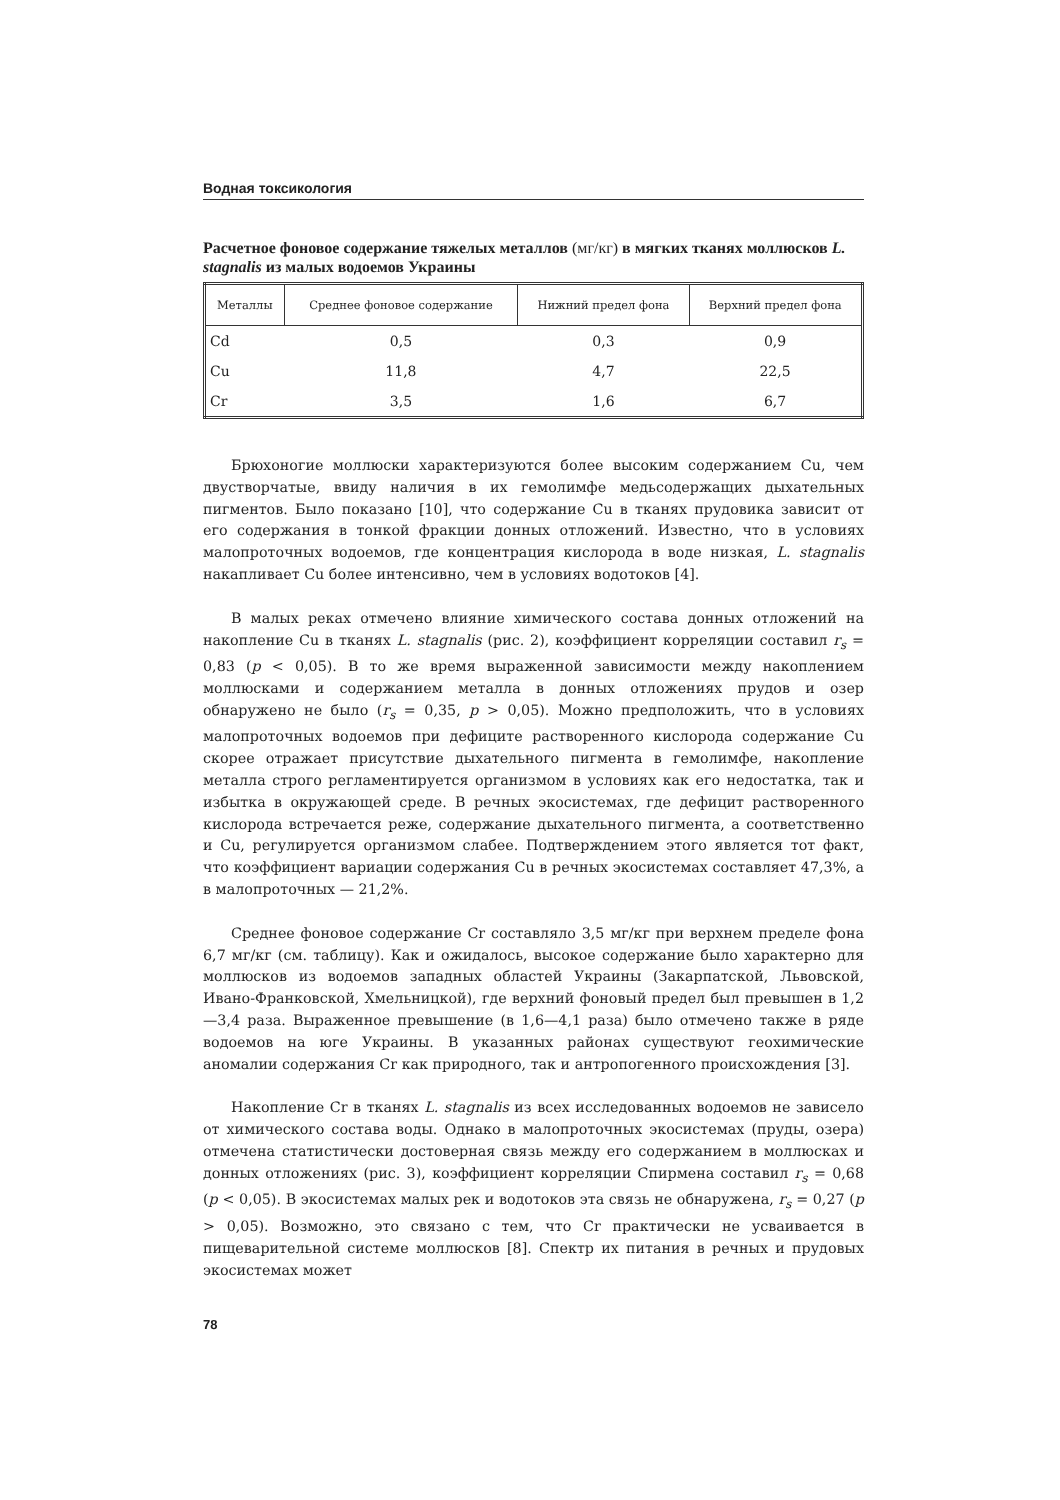Водная токсикология
Расчетное фоновое содержание тяжелых металлов (мг/кг) в мягких тканях моллюсков L. stagnalis из малых водоемов Украины
| Металлы | Среднее фоновое содержание | Нижний предел фона | Верхний предел фона |
| --- | --- | --- | --- |
| Cd | 0,5 | 0,3 | 0,9 |
| Cu | 11,8 | 4,7 | 22,5 |
| Cr | 3,5 | 1,6 | 6,7 |
Брюхоногие моллюски характеризуются более высоким содержанием Cu, чем двустворчатые, ввиду наличия в их гемолимфе медьсодержащих дыхательных пигментов. Было показано [10], что содержание Cu в тканях прудовика зависит от его содержания в тонкой фракции донных отложений. Известно, что в условиях малопроточных водоемов, где концентрация кислорода в воде низкая, L. stagnalis накапливает Cu более интенсивно, чем в условиях водотоков [4].
В малых реках отмечено влияние химического состава донных отложений на накопление Cu в тканях L. stagnalis (рис. 2), коэффициент корреляции составил r<sub>s</sub> = 0,83 (p < 0,05). В то же время выраженной зависимости между накоплением моллюсками и содержанием металла в донных отложениях прудов и озер обнаружено не было (r<sub>s</sub> = 0,35, p > 0,05). Можно предположить, что в условиях малопроточных водоемов при дефиците растворенного кислорода содержание Cu скорее отражает присутствие дыхательного пигмента в гемолимфе, накопление металла строго регламентируется организмом в условиях как его недостатка, так и избытка в окружающей среде. В речных экосистемах, где дефицит растворенного кислорода встречается реже, содержание дыхательного пигмента, а соответственно и Cu, регулируется организмом слабее. Подтверждением этого является тот факт, что коэффициент вариации содержания Cu в речных экосистемах составляет 47,3%, а в малопроточных — 21,2%.
Среднее фоновое содержание Cr составляло 3,5 мг/кг при верхнем пределе фона 6,7 мг/кг (см. таблицу). Как и ожидалось, высокое содержание было характерно для моллюсков из водоемов западных областей Украины (Закарпатской, Львовской, Ивано-Франковской, Хмельницкой), где верхний фоновый предел был превышен в 1,2—3,4 раза. Выраженное превышение (в 1,6—4,1 раза) было отмечено также в ряде водоемов на юге Украины. В указанных районах существуют геохимические аномалии содержания Cr как природного, так и антропогенного происхождения [3].
Накопление Cr в тканях L. stagnalis из всех исследованных водоемов не зависело от химического состава воды. Однако в малопроточных экосистемах (пруды, озера) отмечена статистически достоверная связь между его содержанием в моллюсках и донных отложениях (рис. 3), коэффициент корреляции Спирмена составил r<sub>s</sub> = 0,68 (p < 0,05). В экосистемах малых рек и водотоков эта связь не обнаружена, r<sub>s</sub> = 0,27 (p > 0,05). Возможно, это связано с тем, что Cr практически не усваивается в пищеварительной системе моллюсков [8]. Спектр их питания в речных и прудовых экосистемах может
78